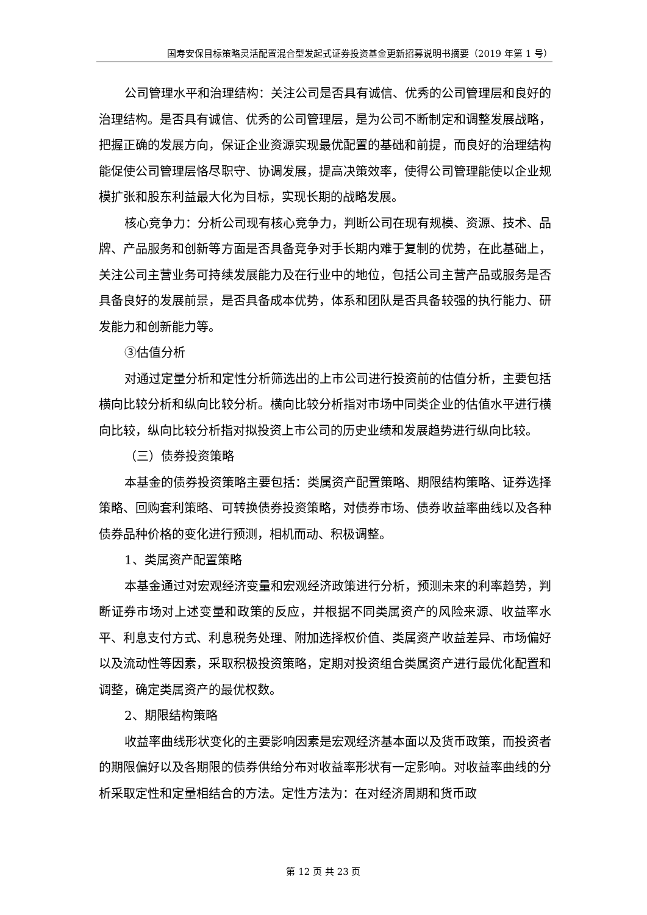国寿安保目标策略灵活配置混合型发起式证券投资基金更新招募说明书摘要（2019 年第 1 号）
公司管理水平和治理结构：关注公司是否具有诚信、优秀的公司管理层和良好的治理结构。是否具有诚信、优秀的公司管理层，是为公司不断制定和调整发展战略，把握正确的发展方向，保证企业资源实现最优配置的基础和前提，而良好的治理结构能促使公司管理层恪尽职守、协调发展，提高决策效率，使得公司管理能使以企业规模扩张和股东利益最大化为目标，实现长期的战略发展。
核心竞争力：分析公司现有核心竞争力，判断公司在现有规模、资源、技术、品牌、产品服务和创新等方面是否具备竞争对手长期内难于复制的优势，在此基础上，关注公司主营业务可持续发展能力及在行业中的地位，包括公司主营产品或服务是否具备良好的发展前景，是否具备成本优势，体系和团队是否具备较强的执行能力、研发能力和创新能力等。
③估值分析
对通过定量分析和定性分析筛选出的上市公司进行投资前的估值分析，主要包括横向比较分析和纵向比较分析。横向比较分析指对市场中同类企业的估值水平进行横向比较，纵向比较分析指对拟投资上市公司的历史业绩和发展趋势进行纵向比较。
（三）债券投资策略
本基金的债券投资策略主要包括：类属资产配置策略、期限结构策略、证券选择策略、回购套利策略、可转换债券投资策略，对债券市场、债券收益率曲线以及各种债券品种价格的变化进行预测，相机而动、积极调整。
1、类属资产配置策略
本基金通过对宏观经济变量和宏观经济政策进行分析，预测未来的利率趋势，判断证券市场对上述变量和政策的反应，并根据不同类属资产的风险来源、收益率水平、利息支付方式、利息税务处理、附加选择权价值、类属资产收益差异、市场偏好以及流动性等因素，采取积极投资策略，定期对投资组合类属资产进行最优化配置和调整，确定类属资产的最优权数。
2、期限结构策略
收益率曲线形状变化的主要影响因素是宏观经济基本面以及货币政策，而投资者的期限偏好以及各期限的债券供给分布对收益率形状有一定影响。对收益率曲线的分析采取定性和定量相结合的方法。定性方法为：在对经济周期和货币政
第 12 页 共 23 页